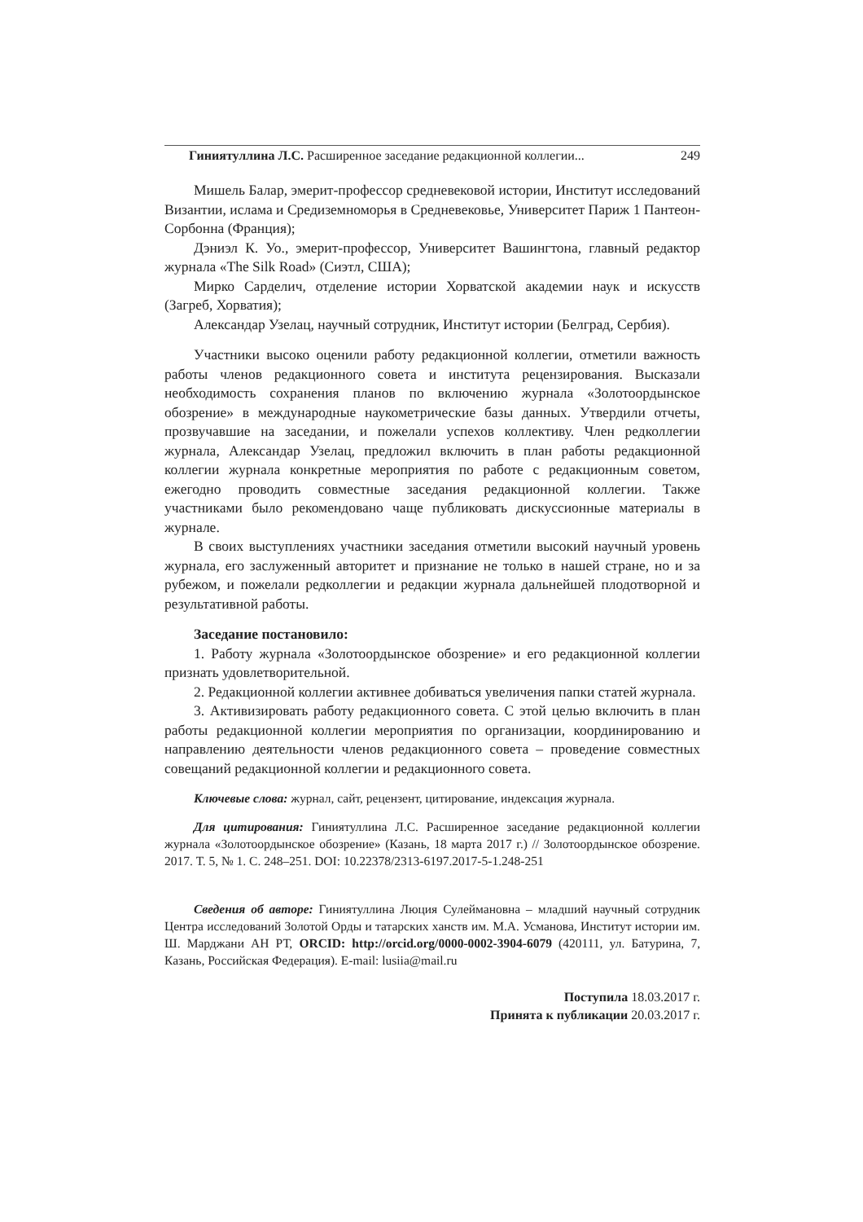Гиниятуллина Л.С. Расширенное заседание редакционной коллегии... 249
Мишель Балар, эмерит-профессор средневековой истории, Институт исследований Византии, ислама и Средиземноморья в Средневековье, Университет Париж 1 Пантеон-Сорбонна (Франция);
Дэниэл К. Уо., эмерит-профессор, Университет Вашингтона, главный редактор журнала «The Silk Road» (Сиэтл, США);
Мирко Сарделич, отделение истории Хорватской академии наук и искусств (Загреб, Хорватия);
Александар Узелац, научный сотрудник, Институт истории (Белград, Сербия).
Участники высоко оценили работу редакционной коллегии, отметили важность работы членов редакционного совета и института рецензирования. Высказали необходимость сохранения планов по включению журнала «Золотоордынское обозрение» в международные наукометрические базы данных. Утвердили отчеты, прозвучавшие на заседании, и пожелали успехов коллективу. Член редколлегии журнала, Александар Узелац, предложил включить в план работы редакционной коллегии журнала конкретные мероприятия по работе с редакционным советом, ежегодно проводить совместные заседания редакционной коллегии. Также участниками было рекомендовано чаще публиковать дискуссионные материалы в журнале.
В своих выступлениях участники заседания отметили высокий научный уровень журнала, его заслуженный авторитет и признание не только в нашей стране, но и за рубежом, и пожелали редколлегии и редакции журнала дальнейшей плодотворной и результативной работы.
Заседание постановило:
1. Работу журнала «Золотоордынское обозрение» и его редакционной коллегии признать удовлетворительной.
2. Редакционной коллегии активнее добиваться увеличения папки статей журнала.
3. Активизировать работу редакционного совета. С этой целью включить в план работы редакционной коллегии мероприятия по организации, координированию и направлению деятельности членов редакционного совета – проведение совместных совещаний редакционной коллегии и редакционного совета.
Ключевые слова: журнал, сайт, рецензент, цитирование, индексация журнала.
Для цитирования: Гиниятуллина Л.С. Расширенное заседание редакционной коллегии журнала «Золотоордынское обозрение» (Казань, 18 марта 2017 г.) // Золотоордынское обозрение. 2017. Т. 5, № 1. С. 248–251. DOI: 10.22378/2313-6197.2017-5-1.248-251
Сведения об авторе: Гиниятуллина Люция Сулеймановна – младший научный сотрудник Центра исследований Золотой Орды и татарских ханств им. М.А. Усманова, Институт истории им. Ш. Марджани АН РТ, ORCID: http://orcid.org/0000-0002-3904-6079 (420111, ул. Батурина, 7, Казань, Российская Федерация). E-mail: lusiia@mail.ru
Поступила 18.03.2017 г.
Принята к публикации 20.03.2017 г.